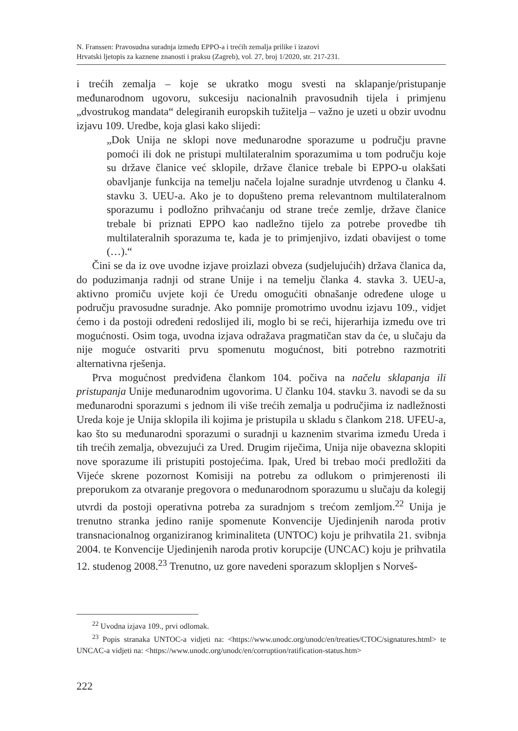N. Franssen: Pravosudna suradnja između EPPO-a i trećih zemalja prilike i izazovi
Hrvatski ljetopis za kaznene znanosti i praksu (Zagreb), vol. 27, broj 1/2020, str. 217-231.
i trećih zemalja – koje se ukratko mogu svesti na sklapanje/pristupanje međunarodnom ugovoru, sukcesiju nacionalnih pravosudnih tijela i primjenu „dvostrukog mandata“ delegiranih europskih tužitelja – važno je uzeti u obzir uvodnu izjavu 109. Uredbe, koja glasi kako slijedi:
„Dok Unija ne sklopi nove međunarodne sporazume u području pravne pomoći ili dok ne pristupi multilateralnim sporazumima u tom području koje su države članice već sklopile, države članice trebale bi EPPO-u olakšati obavljanje funkcija na temelju načela lojalne suradnje utvrđenog u članku 4. stavku 3. UEU-a. Ako je to dopušteno prema relevantnom multilateralnom sporazumu i podložno prihvaćanju od strane treće zemlje, države članice trebale bi priznati EPPO kao nadležno tijelo za potrebe provedbe tih multilateralnih sporazuma te, kada je to primjenjivo, izdati obavijest o tome (…).“
Čini se da iz ove uvodne izjave proizlazi obveza (sudjelujućih) država članica da, do poduzimanja radnji od strane Unije i na temelju članka 4. stavka 3. UEU-a, aktivno promiču uvjete koji će Uredu omogućiti obnašanje određene uloge u području pravosudne suradnje. Ako pomnije promotrimo uvodnu izjavu 109., vidjet ćemo i da postoji određeni redoslijed ili, moglo bi se reći, hijerarhija između ove tri mogućnosti. Osim toga, uvodna izjava odražava pragmatičan stav da će, u slučaju da nije moguće ostvariti prvu spomenutu mogućnost, biti potrebno razmotriti alternativna rješenja.
Prva mogućnost predviđena člankom 104. počiva na načelu sklapanja ili pristupanja Unije međunarodnim ugovorima. U članku 104. stavku 3. navodi se da su međunarodni sporazumi s jednom ili više trećih zemalja u područjima iz nadležnosti Ureda koje je Unija sklopila ili kojima je pristupila u skladu s člankom 218. UFEU-a, kao što su međunarodni sporazumi o suradnji u kaznenim stvarima između Ureda i tih trećih zemalja, obvezujući za Ured. Drugim riječima, Unija nije obavezna sklopiti nove sporazume ili pristupiti postojećima. Ipak, Ured bi trebao moći predložiti da Vijeće skrene pozornost Komisiji na potrebu za odlukom o primjerenosti ili preporukom za otvaranje pregovora o međunarodnom sporazumu u slučaju da kolegij utvrdi da postoji operativna potreba za suradnjom s trećom zemljom.<sup>22</sup> Unija je trenutno stranka jedino ranije spomenute Konvencije Ujedinjenih naroda protiv transnacionalnog organiziranog kriminaliteta (UNTOC) koju je prihvatila 21. svibnja 2004. te Konvencije Ujedinjenih naroda protiv korupcije (UNCAC) koju je prihvatila 12. studenog 2008.<sup>23</sup> Trenutno, uz gore navedeni sporazum sklopljen s Norveš-
<sup>22</sup> Uvodna izjava 109., prvi odlomak.
<sup>23</sup> Popis stranaka UNTOC-a vidjeti na: <https://www.unodc.org/unodc/en/treaties/CTOC/signatures.html> te UNCAC-a vidjeti na: <https://www.unodc.org/unodc/en/corruption/ratification-status.htm>
222